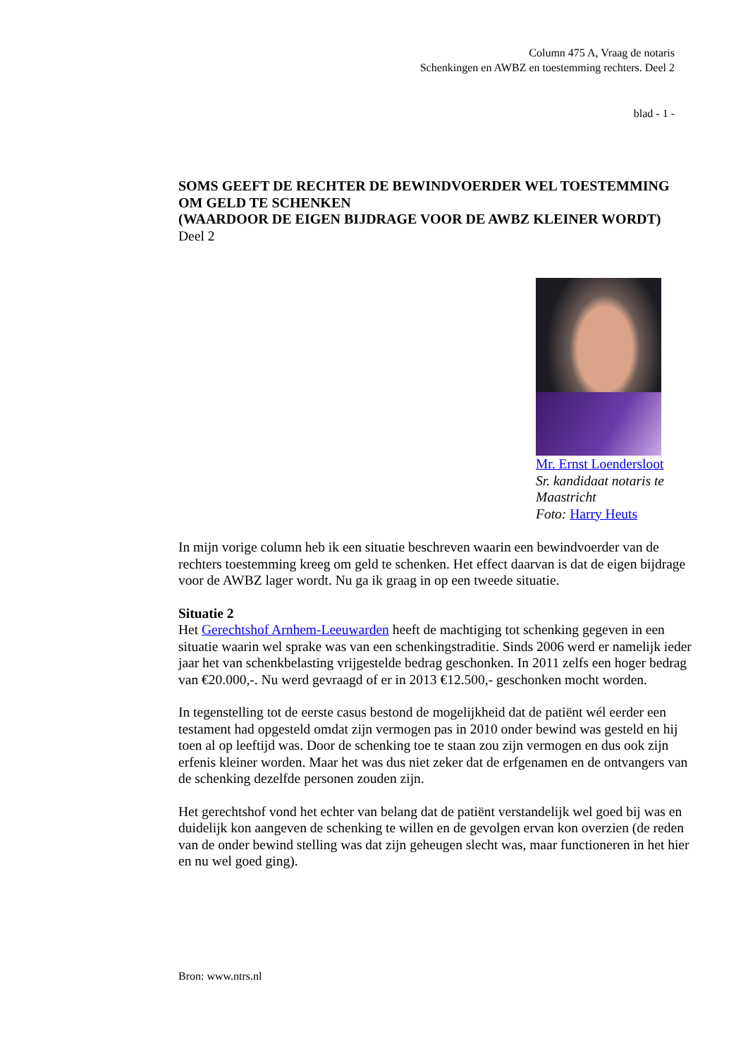Column 475 A, Vraag de notaris
Schenkingen en AWBZ en toestemming rechters. Deel 2
blad - 1 -
SOMS GEEFT DE RECHTER DE BEWINDVOERDER WEL TOESTEMMING OM GELD TE SCHENKEN
(WAARDOOR DE EIGEN BIJDRAGE VOOR DE AWBZ KLEINER WORDT)
Deel 2
Mr. Ernst Loendersloot
Sr. kandidaat notaris te Maastricht
Foto: Harry Heuts
In mijn vorige column heb ik een situatie beschreven waarin een bewindvoerder van de rechters toestemming kreeg om geld te schenken. Het effect daarvan is dat de eigen bijdrage voor de AWBZ lager wordt. Nu ga ik graag in op een tweede situatie.
Situatie 2
Het Gerechtshof Arnhem-Leeuwarden heeft de machtiging tot schenking gegeven in een situatie waarin wel sprake was van een schenkingstraditie. Sinds 2006 werd er namelijk ieder jaar het van schenkbelasting vrijgestelde bedrag geschonken. In 2011 zelfs een hoger bedrag van €20.000,-. Nu werd gevraagd of er in 2013 €12.500,- geschonken mocht worden.
In tegenstelling tot de eerste casus bestond de mogelijkheid dat de patiënt wél eerder een testament had opgesteld omdat zijn vermogen pas in 2010 onder bewind was gesteld en hij toen al op leeftijd was. Door de schenking toe te staan zou zijn vermogen en dus ook zijn erfenis kleiner worden. Maar het was dus niet zeker dat de erfgenamen en de ontvangers van de schenking dezelfde personen zouden zijn.
Het gerechtshof vond het echter van belang dat de patiënt verstandelijk wel goed bij was en duidelijk kon aangeven de schenking te willen en de gevolgen ervan kon overzien (de reden van de onder bewind stelling was dat zijn geheugen slecht was, maar functioneren in het hier en nu wel goed ging).
Bron: www.ntrs.nl